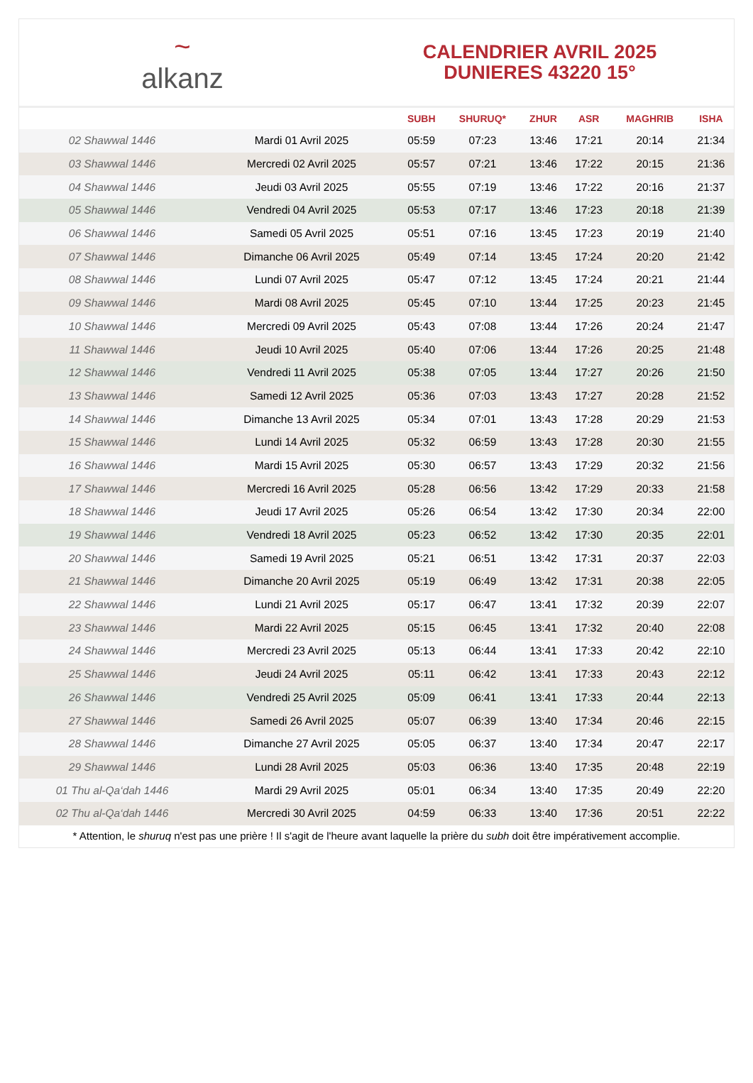~
alkanz
CALENDRIER AVRIL 2025
DUNIERES 43220 15°
| | | SUBH | SHURUQ* | ZHUR | ASR | MAGHRIB | ISHA |
| --- | --- | --- | --- | --- | --- | --- | --- |
| 02 Shawwal 1446 | Mardi 01 Avril 2025 | 05:59 | 07:23 | 13:46 | 17:21 | 20:14 | 21:34 |
| 03 Shawwal 1446 | Mercredi 02 Avril 2025 | 05:57 | 07:21 | 13:46 | 17:22 | 20:15 | 21:36 |
| 04 Shawwal 1446 | Jeudi 03 Avril 2025 | 05:55 | 07:19 | 13:46 | 17:22 | 20:16 | 21:37 |
| 05 Shawwal 1446 | Vendredi 04 Avril 2025 | 05:53 | 07:17 | 13:46 | 17:23 | 20:18 | 21:39 |
| 06 Shawwal 1446 | Samedi 05 Avril 2025 | 05:51 | 07:16 | 13:45 | 17:23 | 20:19 | 21:40 |
| 07 Shawwal 1446 | Dimanche 06 Avril 2025 | 05:49 | 07:14 | 13:45 | 17:24 | 20:20 | 21:42 |
| 08 Shawwal 1446 | Lundi 07 Avril 2025 | 05:47 | 07:12 | 13:45 | 17:24 | 20:21 | 21:44 |
| 09 Shawwal 1446 | Mardi 08 Avril 2025 | 05:45 | 07:10 | 13:44 | 17:25 | 20:23 | 21:45 |
| 10 Shawwal 1446 | Mercredi 09 Avril 2025 | 05:43 | 07:08 | 13:44 | 17:26 | 20:24 | 21:47 |
| 11 Shawwal 1446 | Jeudi 10 Avril 2025 | 05:40 | 07:06 | 13:44 | 17:26 | 20:25 | 21:48 |
| 12 Shawwal 1446 | Vendredi 11 Avril 2025 | 05:38 | 07:05 | 13:44 | 17:27 | 20:26 | 21:50 |
| 13 Shawwal 1446 | Samedi 12 Avril 2025 | 05:36 | 07:03 | 13:43 | 17:27 | 20:28 | 21:52 |
| 14 Shawwal 1446 | Dimanche 13 Avril 2025 | 05:34 | 07:01 | 13:43 | 17:28 | 20:29 | 21:53 |
| 15 Shawwal 1446 | Lundi 14 Avril 2025 | 05:32 | 06:59 | 13:43 | 17:28 | 20:30 | 21:55 |
| 16 Shawwal 1446 | Mardi 15 Avril 2025 | 05:30 | 06:57 | 13:43 | 17:29 | 20:32 | 21:56 |
| 17 Shawwal 1446 | Mercredi 16 Avril 2025 | 05:28 | 06:56 | 13:42 | 17:29 | 20:33 | 21:58 |
| 18 Shawwal 1446 | Jeudi 17 Avril 2025 | 05:26 | 06:54 | 13:42 | 17:30 | 20:34 | 22:00 |
| 19 Shawwal 1446 | Vendredi 18 Avril 2025 | 05:23 | 06:52 | 13:42 | 17:30 | 20:35 | 22:01 |
| 20 Shawwal 1446 | Samedi 19 Avril 2025 | 05:21 | 06:51 | 13:42 | 17:31 | 20:37 | 22:03 |
| 21 Shawwal 1446 | Dimanche 20 Avril 2025 | 05:19 | 06:49 | 13:42 | 17:31 | 20:38 | 22:05 |
| 22 Shawwal 1446 | Lundi 21 Avril 2025 | 05:17 | 06:47 | 13:41 | 17:32 | 20:39 | 22:07 |
| 23 Shawwal 1446 | Mardi 22 Avril 2025 | 05:15 | 06:45 | 13:41 | 17:32 | 20:40 | 22:08 |
| 24 Shawwal 1446 | Mercredi 23 Avril 2025 | 05:13 | 06:44 | 13:41 | 17:33 | 20:42 | 22:10 |
| 25 Shawwal 1446 | Jeudi 24 Avril 2025 | 05:11 | 06:42 | 13:41 | 17:33 | 20:43 | 22:12 |
| 26 Shawwal 1446 | Vendredi 25 Avril 2025 | 05:09 | 06:41 | 13:41 | 17:33 | 20:44 | 22:13 |
| 27 Shawwal 1446 | Samedi 26 Avril 2025 | 05:07 | 06:39 | 13:40 | 17:34 | 20:46 | 22:15 |
| 28 Shawwal 1446 | Dimanche 27 Avril 2025 | 05:05 | 06:37 | 13:40 | 17:34 | 20:47 | 22:17 |
| 29 Shawwal 1446 | Lundi 28 Avril 2025 | 05:03 | 06:36 | 13:40 | 17:35 | 20:48 | 22:19 |
| 01 Thu al-Qa‘dah 1446 | Mardi 29 Avril 2025 | 05:01 | 06:34 | 13:40 | 17:35 | 20:49 | 22:20 |
| 02 Thu al-Qa‘dah 1446 | Mercredi 30 Avril 2025 | 04:59 | 06:33 | 13:40 | 17:36 | 20:51 | 22:22 |
* Attention, le shuruq n'est pas une prière ! Il s'agit de l'heure avant laquelle la prière du subh doit être impérativement accomplie.